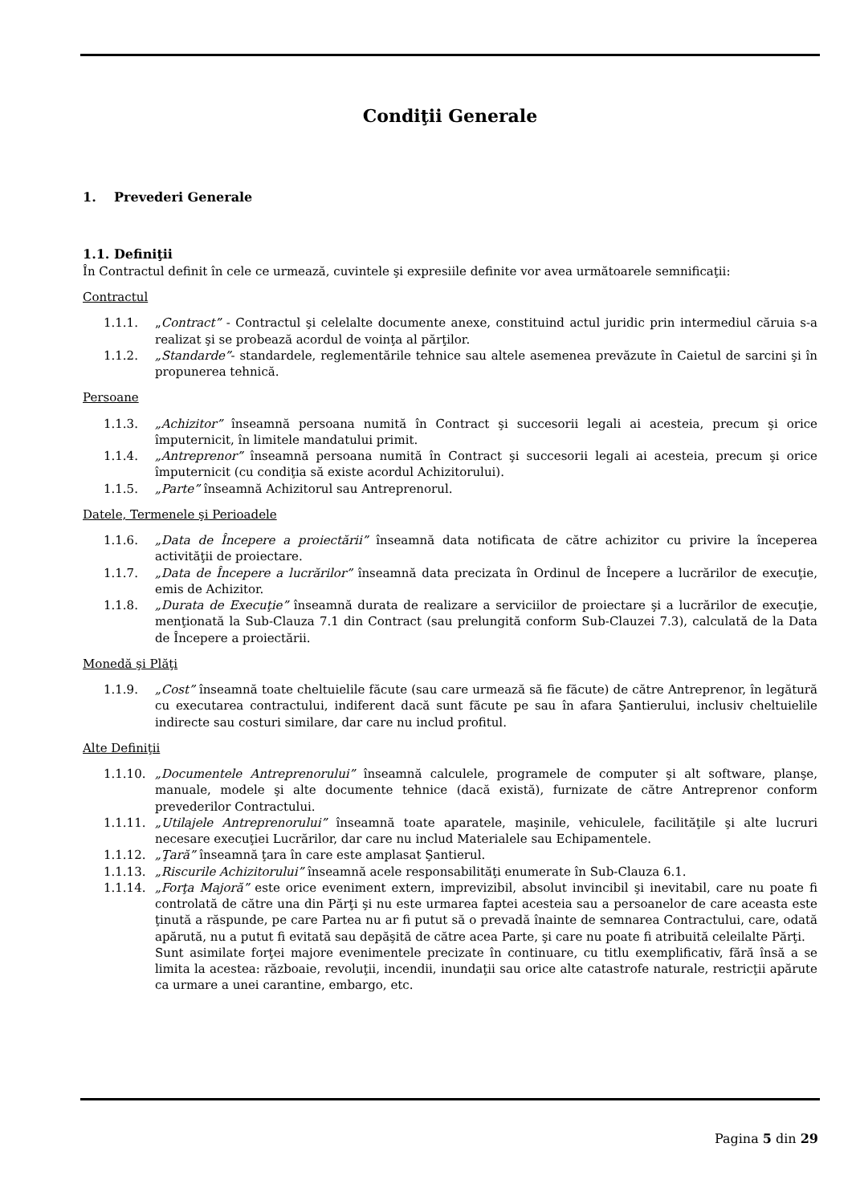Condiţii Generale
1. Prevederi Generale
1.1. Definiţii
În Contractul definit în cele ce urmează, cuvintele şi expresiile definite vor avea următoarele semnificaţii:
Contractul
1.1.1. „Contract” - Contractul şi celelalte documente anexe, constituind actul juridic prin intermediul căruia s-a realizat şi se probează acordul de voinţa al părţilor.
1.1.2. „Standarde”- standardele, reglementările tehnice sau altele asemenea prevăzute în Caietul de sarcini şi în propunerea tehnică.
Persoane
1.1.3. „Achizitor” înseamnă persoana numită în Contract şi succesorii legali ai acesteia, precum şi orice împuternicit, în limitele mandatului primit.
1.1.4. „Antreprenor” înseamnă persoana numită în Contract şi succesorii legali ai acesteia, precum şi orice împuternicit (cu condiţia să existe acordul Achizitorului).
1.1.5. „Parte” înseamnă Achizitorul sau Antreprenorul.
Datele, Termenele şi Perioadele
1.1.6. „Data de Începere a proiectării” înseamnă data notificata de către achizitor cu privire la începerea activităţii de proiectare.
1.1.7. „Data de Începere a lucrărilor” înseamnă data precizata în Ordinul de Începere a lucrărilor de execuţie, emis de Achizitor.
1.1.8. „Durata de Execuţie” înseamnă durata de realizare a serviciilor de proiectare şi a lucrărilor de execuţie, menţionată la Sub-Clauza 7.1 din Contract (sau prelungită conform Sub-Clauzei 7.3), calculată de la Data de Începere a proiectării.
Monedă şi Plăţi
1.1.9. „Cost” înseamnă toate cheltuielile făcute (sau care urmează să fie făcute) de către Antreprenor, în legătură cu executarea contractului, indiferent dacă sunt făcute pe sau în afara Şantierului, inclusiv cheltuielile indirecte sau costuri similare, dar care nu includ profitul.
Alte Definiţii
1.1.10. „Documentele Antreprenorului” înseamnă calculele, programele de computer şi alt software, planşe, manuale, modele şi alte documente tehnice (dacă există), furnizate de către Antreprenor conform prevederilor Contractului.
1.1.11. „Utilajele Antreprenorului” înseamnă toate aparatele, maşinile, vehiculele, facilităţile şi alte lucruri necesare execuţiei Lucrărilor, dar care nu includ Materialele sau Echipamentele.
1.1.12. „Ţară” înseamnă ţara în care este amplasat Şantierul.
1.1.13. „Riscurile Achizitorului” înseamnă acele responsabilităţi enumerate în Sub-Clauza 6.1.
1.1.14. „Forţa Majoră” este orice eveniment extern, imprevizibil, absolut invincibil şi inevitabil, care nu poate fi controlată de către una din Părţi şi nu este urmarea faptei acesteia sau a persoanelor de care aceasta este ţinută a răspunde, pe care Partea nu ar fi putut să o prevadă înainte de semnarea Contractului, care, odată apărută, nu a putut fi evitată sau depăşită de către acea Parte, şi care nu poate fi atribuită celeilalte Părţi.
Sunt asimilate forţei majore evenimentele precizate în continuare, cu titlu exemplificativ, fără însă a se limita la acestea: războaie, revoluţii, incendii, inundaţii sau orice alte catastrofe naturale, restricţii apărute ca urmare a unei carantine, embargo, etc.
Pagina 5 din 29